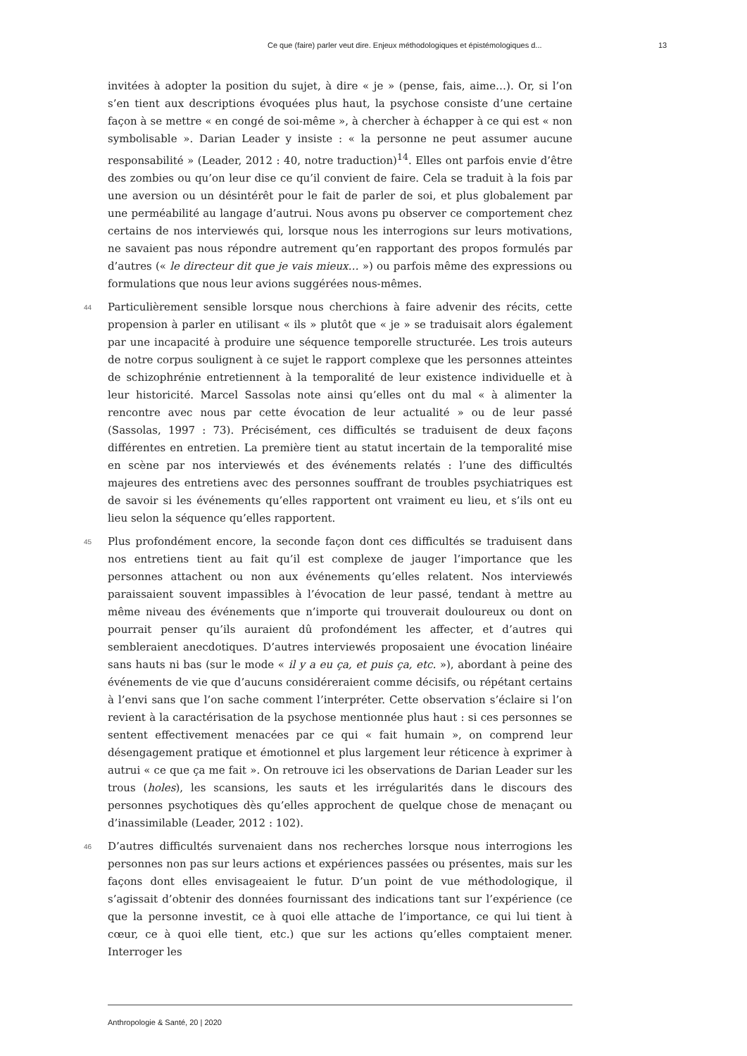Ce que (faire) parler veut dire. Enjeux méthodologiques et épistémologiques d... 13
invitées à adopter la position du sujet, à dire « je » (pense, fais, aime…). Or, si l’on s’en tient aux descriptions évoquées plus haut, la psychose consiste d’une certaine façon à se mettre « en congé de soi-même », à chercher à échapper à ce qui est « non symbolisable ». Darian Leader y insiste : « la personne ne peut assumer aucune responsabilité » (Leader, 2012 : 40, notre traduction)<sup>14</sup>. Elles ont parfois envie d’être des zombies ou qu’on leur dise ce qu’il convient de faire. Cela se traduit à la fois par une aversion ou un désintérêt pour le fait de parler de soi, et plus globalement par une perméabilité au langage d’autrui. Nous avons pu observer ce comportement chez certains de nos interviewés qui, lorsque nous les interrogions sur leurs motivations, ne savaient pas nous répondre autrement qu’en rapportant des propos formulés par d’autres (« le directeur dit que je vais mieux… ») ou parfois même des expressions ou formulations que nous leur avions suggérées nous-mêmes.
44 Particulièrement sensible lorsque nous cherchions à faire advenir des récits, cette propension à parler en utilisant « ils » plutôt que « je » se traduisait alors également par une incapacité à produire une séquence temporelle structurée. Les trois auteurs de notre corpus soulignent à ce sujet le rapport complexe que les personnes atteintes de schizophrénie entretiennent à la temporalité de leur existence individuelle et à leur historicité. Marcel Sassolas note ainsi qu’elles ont du mal « à alimenter la rencontre avec nous par cette évocation de leur actualité » ou de leur passé (Sassolas, 1997 : 73). Précisément, ces difficultés se traduisent de deux façons différentes en entretien. La première tient au statut incertain de la temporalité mise en scène par nos interviewés et des événements relatés : l’une des difficultés majeures des entretiens avec des personnes souffrant de troubles psychiatriques est de savoir si les événements qu’elles rapportent ont vraiment eu lieu, et s’ils ont eu lieu selon la séquence qu’elles rapportent.
45 Plus profondément encore, la seconde façon dont ces difficultés se traduisent dans nos entretiens tient au fait qu’il est complexe de jauger l’importance que les personnes attachent ou non aux événements qu’elles relatent. Nos interviewés paraissaient souvent impassibles à l’évocation de leur passé, tendant à mettre au même niveau des événements que n’importe qui trouverait douloureux ou dont on pourrait penser qu’ils auraient dû profondément les affecter, et d’autres qui sembleraient anecdotiques. D’autres interviewés proposaient une évocation linéaire sans hauts ni bas (sur le mode « il y a eu ça, et puis ça, etc. »), abordant à peine des événements de vie que d’aucuns considéreraient comme décisifs, ou répétant certains à l’envi sans que l’on sache comment l’interpréter. Cette observation s’éclaire si l’on revient à la caractérisation de la psychose mentionnée plus haut : si ces personnes se sentent effectivement menacées par ce qui « fait humain », on comprend leur désengagement pratique et émotionnel et plus largement leur réticence à exprimer à autrui « ce que ça me fait ». On retrouve ici les observations de Darian Leader sur les trous (holes), les scansions, les sauts et les irrégularités dans le discours des personnes psychotiques dès qu’elles approchent de quelque chose de menaçant ou d’inassimilable (Leader, 2012 : 102).
46 D’autres difficultés survenaient dans nos recherches lorsque nous interrogions les personnes non pas sur leurs actions et expériences passées ou présentes, mais sur les façons dont elles envisageaient le futur. D’un point de vue méthodologique, il s’agissait d’obtenir des données fournissant des indications tant sur l’expérience (ce que la personne investit, ce à quoi elle attache de l’importance, ce qui lui tient à cœur, ce à quoi elle tient, etc.) que sur les actions qu’elles comptaient mener. Interroger les
Anthropologie & Santé, 20 | 2020